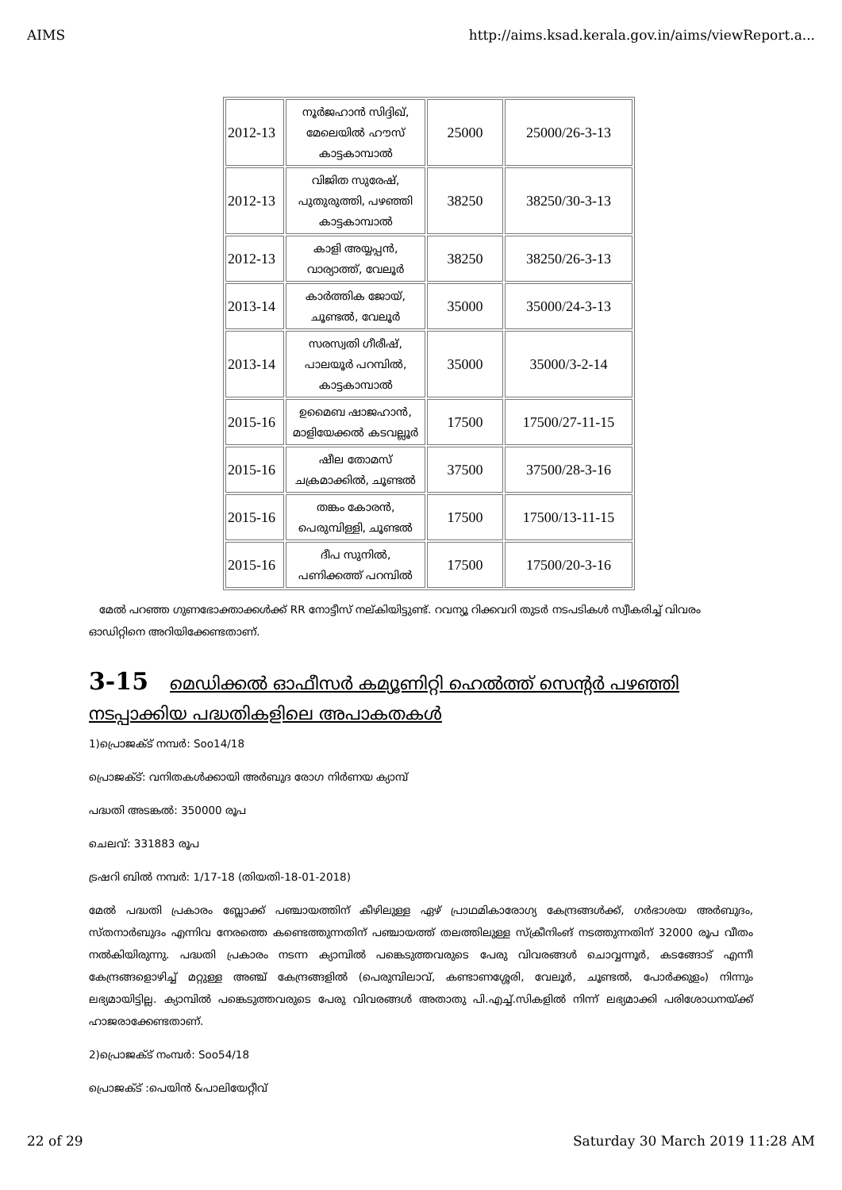AIMS http://aims.ksad.kerala.gov.in/aims/viewReport.a...
| 2012-13 | നൂർജഹാൻ സിദ്ദിഖ്, മേലെയിൽ ഹൗസ് കാട്ടകാമ്പാൽ | 25000 | 25000/26-3-13 |
| 2012-13 | വിജിത സുരേഷ്, പുതുരുത്തി, പഴഞ്ഞി കാട്ടകാമ്പാൽ | 38250 | 38250/30-3-13 |
| 2012-13 | കാളി അയ്യപ്പൻ, വാര്യാത്ത്, വേലൂർ | 38250 | 38250/26-3-13 |
| 2013-14 | കാർത്തിക ജോയ്, ചൂണ്ടൽ, വേലൂർ | 35000 | 35000/24-3-13 |
| 2013-14 | സരസ്വതി ഗീരീഷ്, പാലയൂർ പറമ്പിൽ, കാട്ടകാമ്പാൽ | 35000 | 35000/3-2-14 |
| 2015-16 | ഉമൈബ ഷാജഹാൻ, മാളിയേക്കൽ കടവല്ലൂർ | 17500 | 17500/27-11-15 |
| 2015-16 | ഷീല തോമസ് ചക്രമാക്കിൽ, ചൂണ്ടൽ | 37500 | 37500/28-3-16 |
| 2015-16 | തങ്കം കോരൻ, പെരുമ്പിള്ളി, ചൂണ്ടൽ | 17500 | 17500/13-11-15 |
| 2015-16 | ദീപ സുനിൽ, പണിക്കത്ത് പറമ്പിൽ | 17500 | 17500/20-3-16 |
മേൽ പറഞ്ഞ ഗുണഭോക്താക്കൾക്ക് RR നോട്ടീസ് നല്കിയിട്ടുണ്ട്. റവന്യൂ റിക്കവറി തുടർ നടപടികൾ സ്വീകരിച്ച് വിവരം ഓഡിറ്റിനെ അറിയിക്കേണ്ടതാണ്.
3-15 മെഡിക്കൽ ഓഫീസർ കമ്യൂണിറ്റി ഹെൽത്ത് സെന്റർ പഴഞ്ഞി നടപ്പാക്കിയ പദ്ധതികളിലെ അപാകതകൾ
1)പ്രൊജക്ട് നമ്പർ: Soo14/18
പ്രൊജക്ട്: വനിതകൾക്കായി അർബുദ രോഗ നിർണയ ക്യാമ്പ്
പദ്ധതി അടങ്കൽ: 350000 രൂപ
ചെലവ്: 331883 രൂപ
ട്രഷറി ബിൽ നമ്പർ: 1/17-18 (തിയതി-18-01-2018)
മേൽ പദ്ധതി പ്രകാരം ബ്ലോക്ക് പഞ്ചായത്തിന് കീഴിലുള്ള ഏഴ് പ്രാഥമികാരോഗ്യ കേന്ദ്രങ്ങൾക്ക്, ഗർഭാശയ അർബുദം, സ്തനാർബുദം എന്നിവ നേരത്തെ കണ്ടെത്തുന്നതിന് പഞ്ചായത്ത് തലത്തിലുള്ള സ്ക്രീനിംങ് നടത്തുന്നതിന് 32000 രൂപ വീതം നൽകിയിരുന്നു. പദ്ധതി പ്രകാരം നടന്ന ക്യാമ്പിൽ പങ്കെടുത്തവരുടെ പേരു വിവരങ്ങൾ ചൊവ്വന്നൂർ, കടങ്ങോട് എന്നീ കേന്ദ്രങ്ങളൊഴിച്ച് മറ്റുള്ള അഞ്ച് കേന്ദ്രങ്ങളിൽ (പെരുമ്പിലാവ്, കണ്ടാണശ്ശേരി, വേലൂർ, ചൂണ്ടൽ, പോർക്കുളം) നിന്നും ലഭ്യമായിട്ടില്ല. ക്യാമ്പിൽ പങ്കെടുത്തവരുടെ പേരു വിവരങ്ങൾ അതാതു പി.എച്ച്.സികളിൽ നിന്ന് ലഭ്യമാക്കി പരിശോധനയ്ക്ക് ഹാജരാക്കേണ്ടതാണ്.
2)പ്രൊജക്ട് നംമ്പർ: Soo54/18
പ്രൊജക്ട് :പെയിൻ &പാലിയേറ്റീവ്
22 of 29 Saturday 30 March 2019 11:28 AM